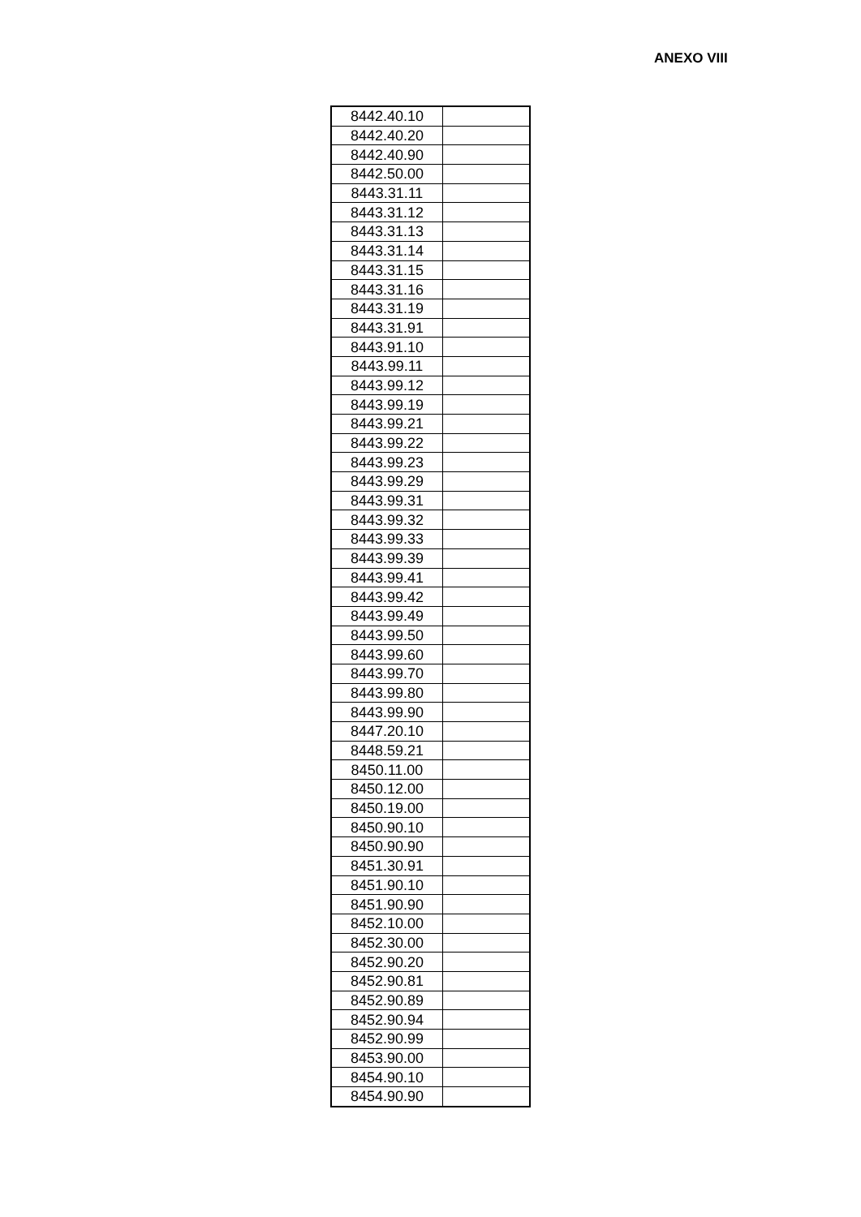ANEXO VIII
| 8442.40.10 | |
| 8442.40.20 | |
| 8442.40.90 | |
| 8442.50.00 | |
| 8443.31.11 | |
| 8443.31.12 | |
| 8443.31.13 | |
| 8443.31.14 | |
| 8443.31.15 | |
| 8443.31.16 | |
| 8443.31.19 | |
| 8443.31.91 | |
| 8443.91.10 | |
| 8443.99.11 | |
| 8443.99.12 | |
| 8443.99.19 | |
| 8443.99.21 | |
| 8443.99.22 | |
| 8443.99.23 | |
| 8443.99.29 | |
| 8443.99.31 | |
| 8443.99.32 | |
| 8443.99.33 | |
| 8443.99.39 | |
| 8443.99.41 | |
| 8443.99.42 | |
| 8443.99.49 | |
| 8443.99.50 | |
| 8443.99.60 | |
| 8443.99.70 | |
| 8443.99.80 | |
| 8443.99.90 | |
| 8447.20.10 | |
| 8448.59.21 | |
| 8450.11.00 | |
| 8450.12.00 | |
| 8450.19.00 | |
| 8450.90.10 | |
| 8450.90.90 | |
| 8451.30.91 | |
| 8451.90.10 | |
| 8451.90.90 | |
| 8452.10.00 | |
| 8452.30.00 | |
| 8452.90.20 | |
| 8452.90.81 | |
| 8452.90.89 | |
| 8452.90.94 | |
| 8452.90.99 | |
| 8453.90.00 | |
| 8454.90.10 | |
| 8454.90.90 | |